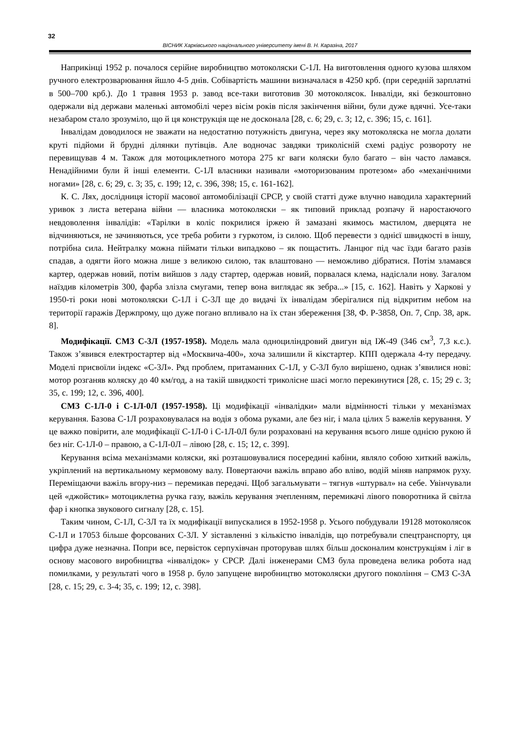32
ВІСНИК Харківського національного університету імені В. Н. Каразіна, 2017
Наприкінці 1952 р. почалося серійне виробництво мотоколяски С-1Л. На виготовлення одного кузова шляхом ручного електрозварювання йшло 4-5 днів. Собівартість машини визначалася в 4250 крб. (при середній зарплатні в 500–700 крб.). До 1 травня 1953 р. завод все-таки виготовив 30 мотоколясок. Інваліди, які безкоштовно одержали від держави маленькі автомобілі через вісім років після закінчення війни, були дуже вдячні. Усе-таки незабаром стало зрозуміло, що й ця конструкція ще не досконала [28, с. 6; 29, с. 3; 12, с. 396; 15, с. 161].
Інвалідам доводилося не зважати на недостатню потужність двигуна, через яку мотоколяска не могла долати круті підйоми й брудні ділянки путівців. Але водночас завдяки триколісній схемі радіус розвороту не перевищував 4 м. Також для мотоциклетного мотора 275 кг ваги коляски було багато – він часто ламався. Ненадійними були й інші елементи. С-1Л власники називали «моторизованим протезом» або «механічними ногами» [28, с. 6; 29, с. 3; 35, с. 199; 12, с. 396, 398; 15, с. 161-162].
К. С. Лях, дослідниця історії масової автомобілізації СРСР, у своїй статті дуже влучно наводила характерний уривок з листа ветерана війни — власника мотоколяски – як типовий приклад розпачу й наростаючого невдоволення інвалідів: «Тарілки в коліс покрилися іржею й замазані якимось мастилом, дверцята не відчиняються, не зачиняються, усе треба робити з гуркотом, із силою. Щоб перевести з однієї швидкості в іншу, потрібна сила. Нейтралку можна піймати тільки випадково – як пощастить. Ланцюг під час їзди багато разів спадав, а одягти його можна лише з великою силою, так влаштовано — неможливо дібратися. Потім зламався картер, одержав новий, потім вийшов з ладу стартер, одержав новий, порвалася клема, надіслали нову. Загалом наїздив кілометрів 300, фарба злізла смугами, тепер вона виглядає як зебра...» [15, с. 162]. Навіть у Харкові у 1950-ті роки нові мотоколяски С-1Л і С-3Л ще до видачі їх інвалідам зберігалися під відкритим небом на території гаражів Держпрому, що дуже погано впливало на їх стан збереження [38, Ф. Р-3858, Оп. 7, Спр. 38, арк. 8].
Модифікації. СМЗ С-3Л (1957-1958). Модель мала одноциліндровий двигун від ІЖ-49 (346 см<sup>3</sup>, 7,3 к.с.). Також з’явився електростартер від «Москвича-400», хоча залишили й кікстартер. КПП одержала 4-ту передачу. Моделі присвоїли індекс «С-3Л». Ряд проблем, притаманних С-1Л, у С-3Л було вирішено, однак з’явилися нові: мотор розганяв коляску до 40 км/год, а на такій швидкості триколісне шасі могло перекинутися [28, с. 15; 29 с. 3; 35, с. 199; 12, с. 396, 400].
СМЗ С-1Л-0 і С-1Л-0Л (1957-1958). Ці модифікації «інвалідки» мали відмінності тільки у механізмах керування. Базова С-1Л розраховувалася на водія з обома руками, але без ніг, і мала цілих 5 важелів керування. У це важко повірити, але модифікації С-1Л-0 і С-1Л-0Л були розраховані на керування всього лише однією рукою й без ніг. С-1Л-0 – правою, а С-1Л-0Л – лівою [28, с. 15; 12, с. 399].
Керування всіма механізмами коляски, які розташовувалися посередині кабіни, являло собою хиткий важіль, укріплений на вертикальному кермовому валу. Повертаючи важіль вправо або вліво, водій міняв напрямок руху. Переміщаючи важіль вгору-низ – перемикав передачі. Щоб загальмувати – тягнув «штурвал» на себе. Увінчували цей «джойстик» мотоциклетна ручка газу, важіль керування зчепленням, перемикачі лівого поворотника й світла фар і кнопка звукового сигналу [28, с. 15].
Таким чином, С-1Л, С-3Л та їх модифікації випускалися в 1952-1958 р. Усього побудували 19128 мотоколясок С-1Л и 17053 більше форсованих С-3Л. У зіставленні з кількістю інвалідів, що потребували спецтранспорту, ця цифра дуже незначна. Попри все, первісток серпухівчан проторував шлях більш досконалим конструкціям і ліг в основу масового виробництва «інвалідок» у СРСР. Далі інженерами СМЗ була проведена велика робота над помилками, у результаті чого в 1958 р. було запущене виробництво мотоколяски другого покоління – СМЗ С-3А [28, с. 15; 29, с. 3-4; 35, с. 199; 12, с. 398].